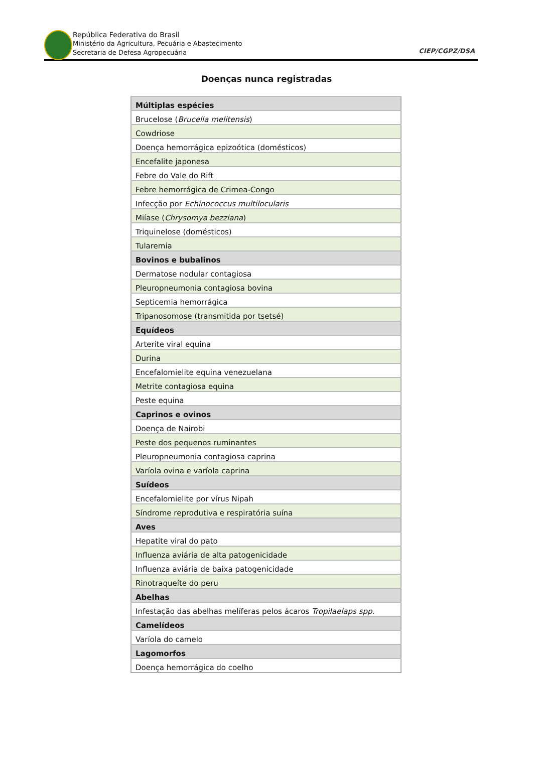República Federativa do Brasil
Ministério da Agricultura, Pecuária e Abastecimento
Secretaria de Defesa Agropecuária
CIEP/CGPZ/DSA
Doenças nunca registradas
| Múltiplas espécies |
| --- |
| Brucelose ( Brucella melitensis ) |
| Cowdriose |
| Doença hemorrágica epizoótica (domésticos) |
| Encefalite japonesa |
| Febre do Vale do Rift |
| Febre hemorrágica de Crimea-Congo |
| Infecção por Echinococcus multilocularis |
| Miíase ( Chrysomya bezziana ) |
| Triquinelose (domésticos) |
| Tularemia |
| Bovinos e bubalinos |
| Dermatose nodular contagiosa |
| Pleuropneumonia contagiosa bovina |
| Septicemia hemorrágica |
| Tripanosomose (transmitida por tsetsé) |
| Equídeos |
| Arterite viral equina |
| Durina |
| Encefalomielite equina venezuelana |
| Metrite contagiosa equina |
| Peste equina |
| Caprinos e ovinos |
| Doença de Nairobi |
| Peste dos pequenos ruminantes |
| Pleuropneumonia contagiosa caprina |
| Varíola ovina e varíola caprina |
| Suídeos |
| Encefalomielite por vírus Nipah |
| Síndrome reprodutiva e respiratória suína |
| Aves |
| Hepatite viral do pato |
| Influenza aviária de alta patogenicidade |
| Influenza aviária de baixa patogenicidade |
| Rinotraqueíte do peru |
| Abelhas |
| Infestação das abelhas melíferas pelos ácaros Tropilaelaps spp. |
| Camelídeos |
| Varíola do camelo |
| Lagomorfos |
| Doença hemorrágica do coelho |